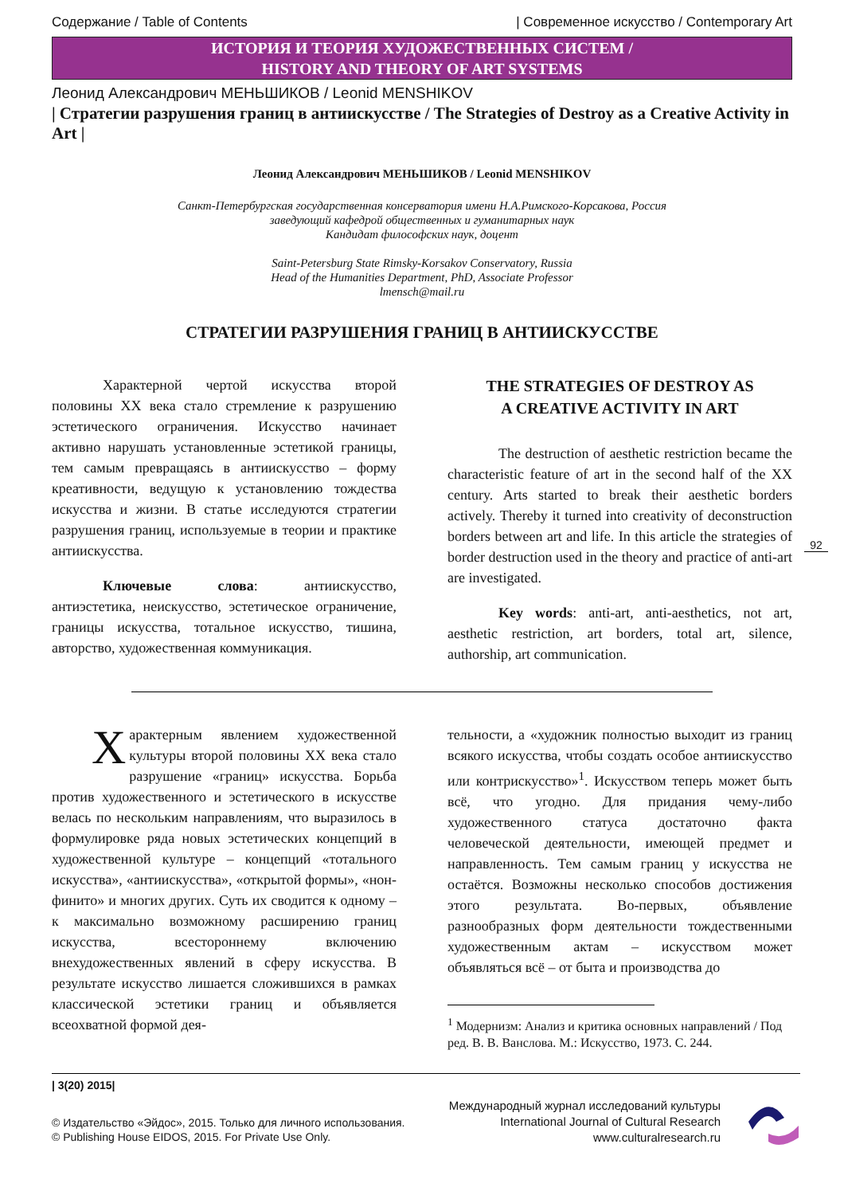Содержание / Table of Contents | Современное искусство / Contemporary Art
ИСТОРИЯ И ТЕОРИЯ ХУДОЖЕСТВЕННЫХ СИСТЕМ /
HISTORY AND THEORY OF ART SYSTEMS
Леонид Александрович МЕНЬШИКОВ / Leonid MENSHIKOV
| Стратегии разрушения границ в антиискусстве / The Strategies of Destroy as a Creative Activity in Art |
Леонид Александрович МЕНЬШИКОВ / Leonid MENSHIKOV
Санкт-Петербургская государственная консерватория имени Н.А.Римского-Корсакова, Россия
заведующий кафедрой общественных и гуманитарных наук
Кандидат философских наук, доцент
Saint-Petersburg State Rimsky-Korsakov Conservatory, Russia
Head of the Humanities Department, PhD, Associate Professor
lmensch@mail.ru
СТРАТЕГИИ РАЗРУШЕНИЯ ГРАНИЦ В АНТИИСКУССТВЕ
Характерной чертой искусства второй половины XX века стало стремление к разрушению эстетического ограничения. Искусство начинает активно нарушать установленные эстетикой границы, тем самым превращаясь в антиискусство – форму креативности, ведущую к установлению тождества искусства и жизни. В статье исследуются стратегии разрушения границ, используемые в теории и практике антиискусства.
Ключевые слова: антиискусство, антиэстетика, неискусство, эстетическое ограничение, границы искусства, тотальное искусство, тишина, авторство, художественная коммуникация.
THE STRATEGIES OF DESTROY AS
A CREATIVE ACTIVITY IN ART
The destruction of aesthetic restriction became the characteristic feature of art in the second half of the XX century. Arts started to break their aesthetic borders actively. Thereby it turned into creativity of deconstruction borders between art and life. In this article the strategies of border destruction used in the theory and practice of anti-art are investigated.
Key words: anti-art, anti-aesthetics, not art, aesthetic restriction, art borders, total art, silence, authorship, art communication.
92
Характерным явлением художественной культуры второй половины XX века стало разрушение «границ» искусства. Борьба против художественного и эстетического в искусстве велась по нескольким направлениям, что выразилось в формулировке ряда новых эстетических концепций в художественной культуре – концепций «тотального искусства», «антиискусства», «открытой формы», «нон-финито» и многих других. Суть их сводится к одному – к максимально возможному расширению границ искусства, всестороннему включению внехудожественных явлений в сферу искусства. В результате искусство лишается сложившихся в рамках классической эстетики границ и объявляется всеохватной формой дея-
тельности, а «художник полностью выходит из границ всякого искусства, чтобы создать особое антиискусство или контрискусство»<sup>1</sup>. Искусством теперь может быть всё, что угодно. Для придания чему-либо художественного статуса достаточно факта человеческой деятельности, имеющей предмет и направленность. Тем самым границ у искусства не остаётся. Возможны несколько способов достижения этого результата. Во-первых, объявление разнообразных форм деятельности тождественными художественным актам – искусством может объявляться всё – от быта и производства до
<sup>1</sup> Модернизм: Анализ и критика основных направлений / Под ред. В. В. Ванслова. М.: Искусство, 1973. С. 244.
| 3(20) 2015|
© Издательство «Эйдос», 2015. Только для личного использования.
© Publishing House EIDOS, 2015. For Private Use Only.
Международный журнал исследований культуры
International Journal of Cultural Research
www.culturalresearch.ru